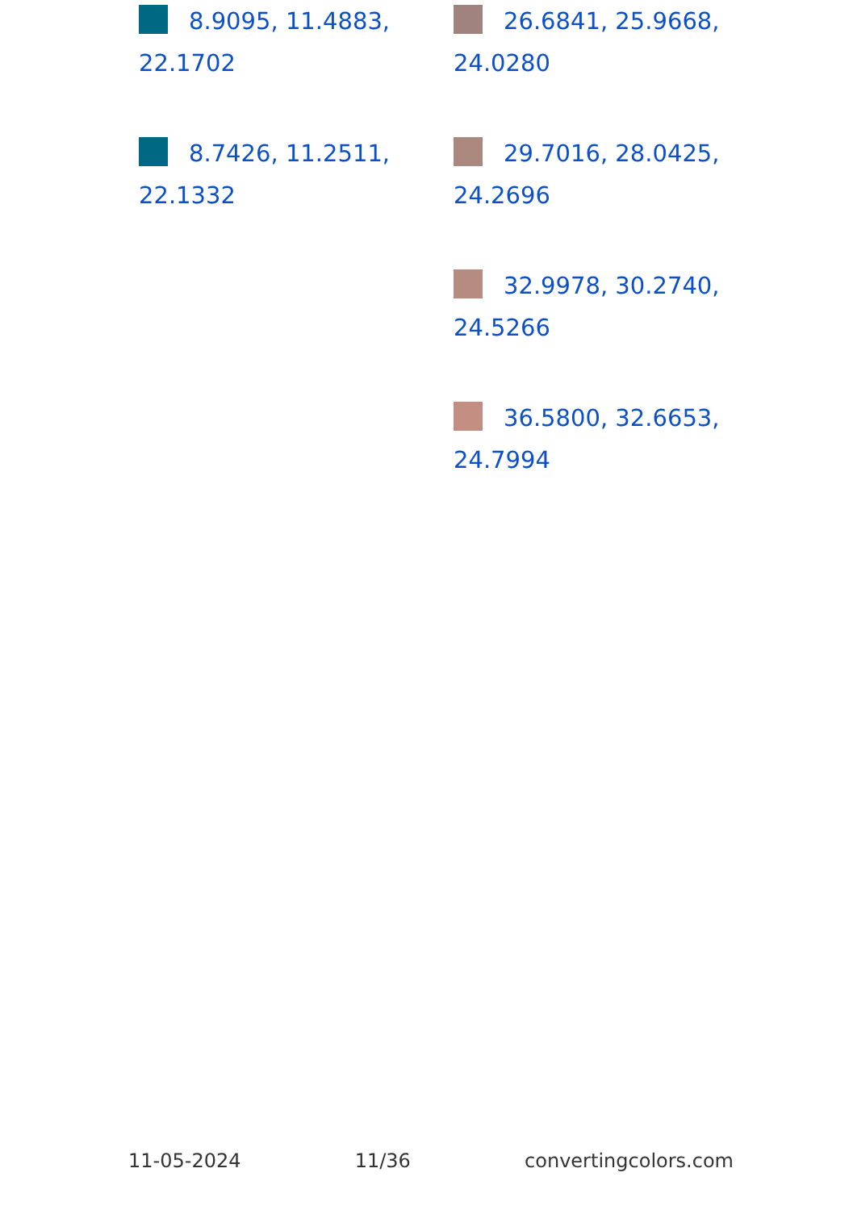8.9095, 11.4883, 22.1702
8.7426, 11.2511, 22.1332
26.6841, 25.9668, 24.0280
29.7016, 28.0425, 24.2696
32.9978, 30.2740, 24.5266
36.5800, 32.6653, 24.7994
11-05-2024 11/36 convertingcolors.com